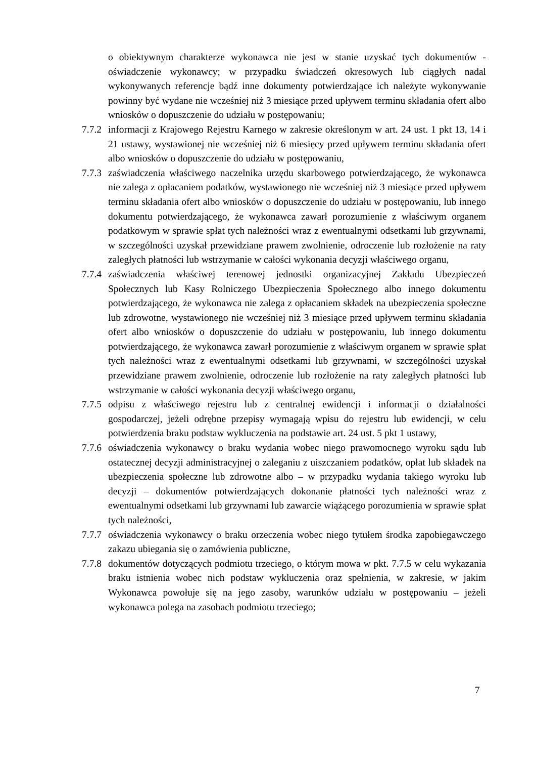o obiektywnym charakterze wykonawca nie jest w stanie uzyskać tych dokumentów - oświadczenie wykonawcy; w przypadku świadczeń okresowych lub ciągłych nadal wykonywanych referencje bądź inne dokumenty potwierdzające ich należyte wykonywanie powinny być wydane nie wcześniej niż 3 miesiące przed upływem terminu składania ofert albo wniosków o dopuszczenie do udziału w postępowaniu;
7.7.2 informacji z Krajowego Rejestru Karnego w zakresie określonym w art. 24 ust. 1 pkt 13, 14 i 21 ustawy, wystawionej nie wcześniej niż 6 miesięcy przed upływem terminu składania ofert albo wniosków o dopuszczenie do udziału w postępowaniu,
7.7.3 zaświadczenia właściwego naczelnika urzędu skarbowego potwierdzającego, że wykonawca nie zalega z opłacaniem podatków, wystawionego nie wcześniej niż 3 miesiące przed upływem terminu składania ofert albo wniosków o dopuszczenie do udziału w postępowaniu, lub innego dokumentu potwierdzającego, że wykonawca zawarł porozumienie z właściwym organem podatkowym w sprawie spłat tych należności wraz z ewentualnymi odsetkami lub grzywnami, w szczególności uzyskał przewidziane prawem zwolnienie, odroczenie lub rozłożenie na raty zaległych płatności lub wstrzymanie w całości wykonania decyzji właściwego organu,
7.7.4 zaświadczenia właściwej terenowej jednostki organizacyjnej Zakładu Ubezpieczeń Społecznych lub Kasy Rolniczego Ubezpieczenia Społecznego albo innego dokumentu potwierdzającego, że wykonawca nie zalega z opłacaniem składek na ubezpieczenia społeczne lub zdrowotne, wystawionego nie wcześniej niż 3 miesiące przed upływem terminu składania ofert albo wniosków o dopuszczenie do udziału w postępowaniu, lub innego dokumentu potwierdzającego, że wykonawca zawarł porozumienie z właściwym organem w sprawie spłat tych należności wraz z ewentualnymi odsetkami lub grzywnami, w szczególności uzyskał przewidziane prawem zwolnienie, odroczenie lub rozłożenie na raty zaległych płatności lub wstrzymanie w całości wykonania decyzji właściwego organu,
7.7.5 odpisu z właściwego rejestru lub z centralnej ewidencji i informacji o działalności gospodarczej, jeżeli odrębne przepisy wymagają wpisu do rejestru lub ewidencji, w celu potwierdzenia braku podstaw wykluczenia na podstawie art. 24 ust. 5 pkt 1 ustawy,
7.7.6 oświadczenia wykonawcy o braku wydania wobec niego prawomocnego wyroku sądu lub ostatecznej decyzji administracyjnej o zaleganiu z uiszczaniem podatków, opłat lub składek na ubezpieczenia społeczne lub zdrowotne albo – w przypadku wydania takiego wyroku lub decyzji – dokumentów potwierdzających dokonanie płatności tych należności wraz z ewentualnymi odsetkami lub grzywnami lub zawarcie wiążącego porozumienia w sprawie spłat tych należności,
7.7.7 oświadczenia wykonawcy o braku orzeczenia wobec niego tytułem środka zapobiegawczego zakazu ubiegania się o zamówienia publiczne,
7.7.8 dokumentów dotyczących podmiotu trzeciego, o którym mowa w pkt. 7.7.5 w celu wykazania braku istnienia wobec nich podstaw wykluczenia oraz spełnienia, w zakresie, w jakim Wykonawca powołuje się na jego zasoby, warunków udziału w postępowaniu – jeżeli wykonawca polega na zasobach podmiotu trzeciego;
7